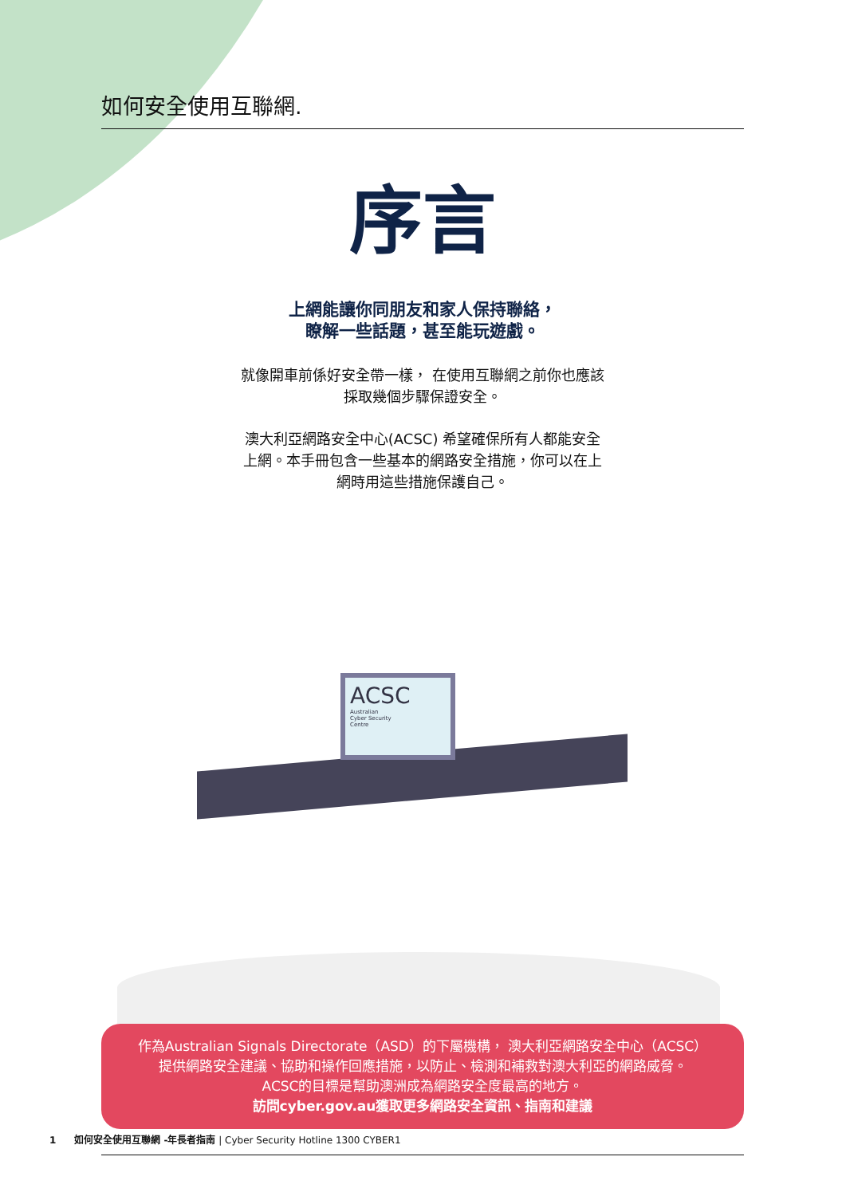如何安全使用互聯網.
序言
上網能讓你同朋友和家人保持聯絡，
瞭解一些話題，甚至能玩遊戲。
就像開車前係好安全帶一樣， 在使用互聯網之前你也應該
採取幾個步驟保證安全。
澳大利亞網路安全中心(ACSC) 希望確保所有人都能安全
上網。本手冊包含一些基本的網路安全措施，你可以在上
網時用這些措施保護自己。
ACSC
Australian
Cyber Security
Centre
作為Australian Signals Directorate（ASD）的下屬機構， 澳大利亞網路安全中心（ACSC）
提供網路安全建議、協助和操作回應措施，以防止、檢測和補救對澳大利亞的網路威脅。
ACSC的目標是幫助澳洲成為網路安全度最高的地方。
訪問cyber.gov.au獲取更多網路安全資訊、指南和建議
1 如何安全使用互聯網 -年長者指南 | Cyber Security Hotline 1300 CYBER1